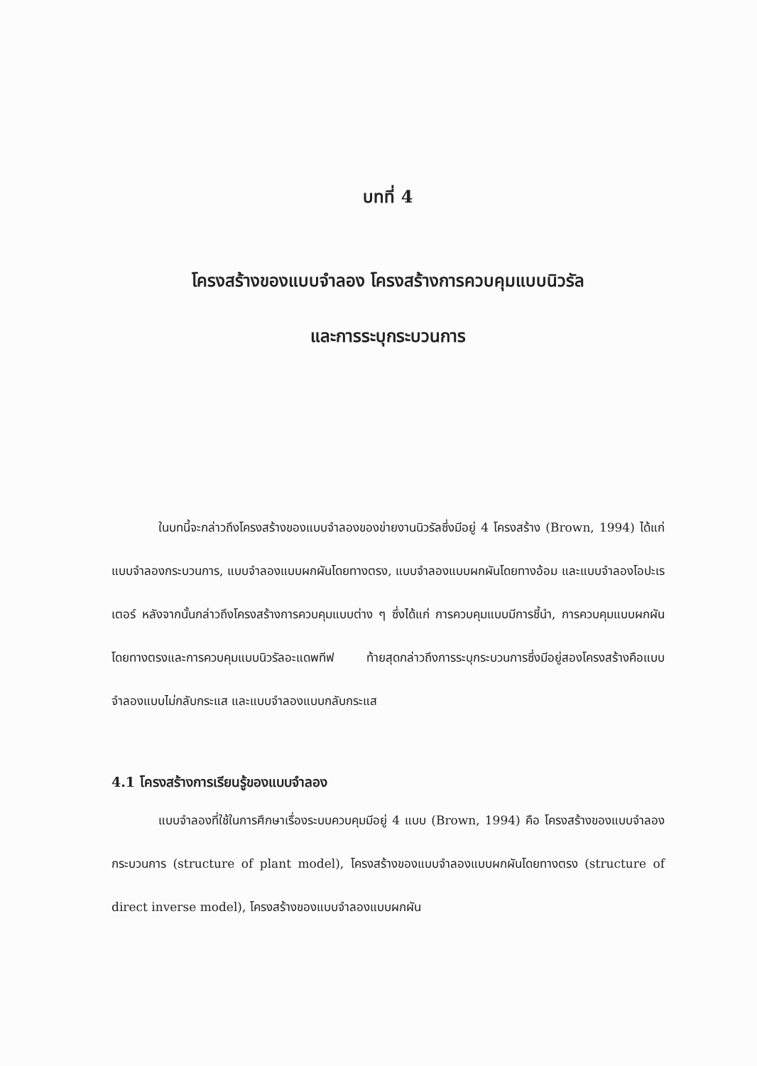บทที่ 4
โครงสร้างของแบบจำลอง โครงสร้างการควบคุมแบบนิวรัล
และการระบุกระบวนการ
ในบทนี้จะกล่าวถึงโครงสร้างของแบบจำลองของข่ายงานนิวรัลซึ่งมีอยู่ 4 โครงสร้าง (Brown, 1994) ได้แก่ แบบจำลองกระบวนการ, แบบจำลองแบบผกผันโดยทางตรง, แบบจำลองแบบผกผันโดยทางอ้อม และแบบจำลองโอปะเรเตอร์ หลังจากนั้นกล่าวถึงโครงสร้างการควบคุมแบบต่าง ๆ ซึ่งได้แก่ การควบคุมแบบมีการชี้นำ, การควบคุมแบบผกผันโดยทางตรงและการควบคุมแบบนิวรัลอะแดพทีฟ ท้ายสุดกล่าวถึงการระบุกระบวนการซึ่งมีอยู่สองโครงสร้างคือแบบจำลองแบบไม่กลับกระแส และแบบจำลองแบบกลับกระแส
4.1 โครงสร้างการเรียนรู้ของแบบจำลอง
แบบจำลองที่ใช้ในการศึกษาเรื่องระบบควบคุมมีอยู่ 4 แบบ (Brown, 1994) คือ โครงสร้างของแบบจำลองกระบวนการ (structure of plant model), โครงสร้างของแบบจำลองแบบผกผันโดยทางตรง (structure of direct inverse model), โครงสร้างของแบบจำลองแบบผกผัน